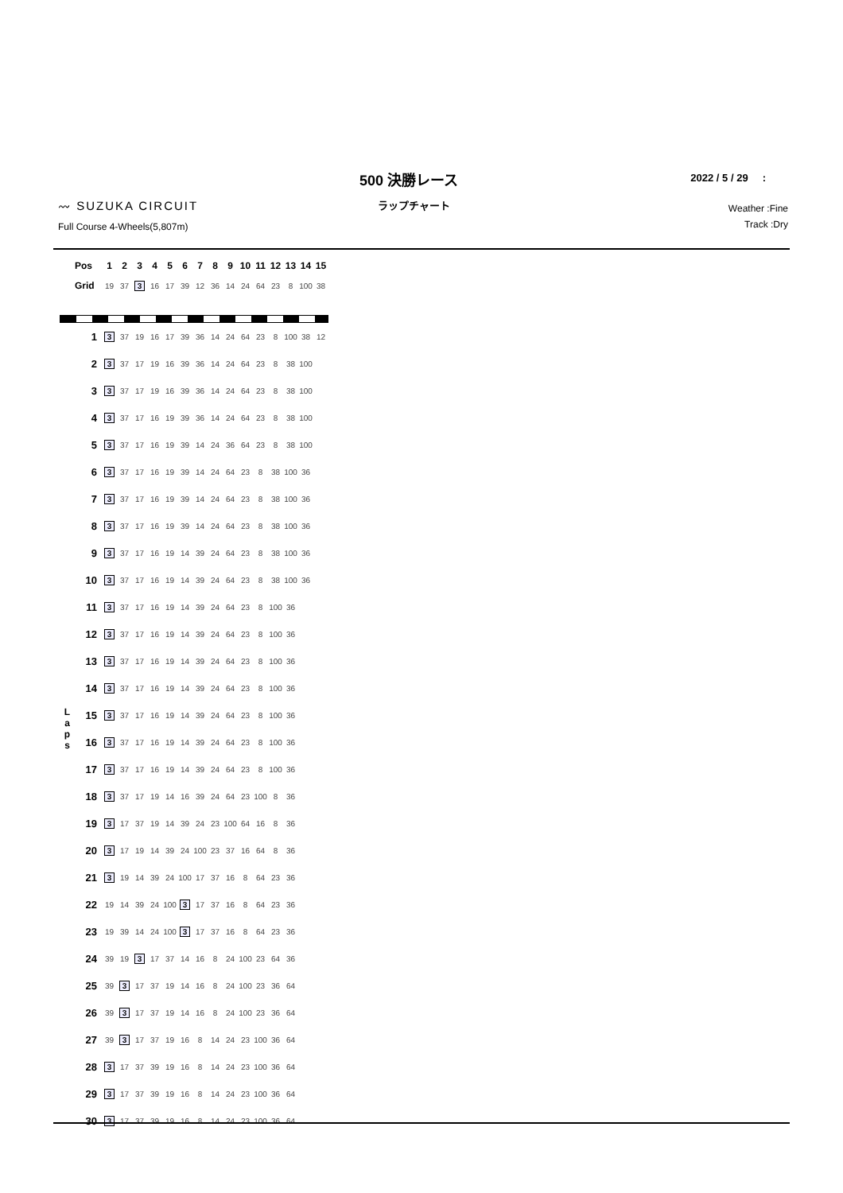500 決勝レース
ラップチャート
2022 / 5 / 29 :
〰 SUZUKA CIRCUIT
Full Course 4-Wheels(5,807m)
Weather :Fine
Track :Dry
| | Pos | 1 | 2 | 3 | 4 | 5 | 6 | 7 | 8 | 9 | 10 | 11 | 12 | 13 | 14 | 15 |
| --- | --- | --- | --- | --- | --- | --- | --- | --- | --- | --- | --- | --- | --- | --- | --- | --- |
| | Grid | 19 | 37 | 3 | 16 | 17 | 39 | 12 | 36 | 14 | 24 | 64 | 23 | 8 | 100 | 38 |
| L a p s | 1 | 3 | 37 | 19 | 16 | 17 | 39 | 36 | 14 | 24 | 64 | 23 | 8 | 100 | 38 | 12 |
| | 2 | 3 | 37 | 17 | 19 | 16 | 39 | 36 | 14 | 24 | 64 | 23 | 8 | 38 | 100 | |
| | 3 | 3 | 37 | 17 | 19 | 16 | 39 | 36 | 14 | 24 | 64 | 23 | 8 | 38 | 100 | |
| | 4 | 3 | 37 | 17 | 16 | 19 | 39 | 36 | 14 | 24 | 64 | 23 | 8 | 38 | 100 | |
| | 5 | 3 | 37 | 17 | 16 | 19 | 39 | 14 | 24 | 36 | 64 | 23 | 8 | 38 | 100 | |
| | 6 | 3 | 37 | 17 | 16 | 19 | 39 | 14 | 24 | 64 | 23 | 8 | 38 | 100 | 36 | |
| | 7 | 3 | 37 | 17 | 16 | 19 | 39 | 14 | 24 | 64 | 23 | 8 | 38 | 100 | 36 | |
| | 8 | 3 | 37 | 17 | 16 | 19 | 39 | 14 | 24 | 64 | 23 | 8 | 38 | 100 | 36 | |
| | 9 | 3 | 37 | 17 | 16 | 19 | 14 | 39 | 24 | 64 | 23 | 8 | 38 | 100 | 36 | |
| | 10 | 3 | 37 | 17 | 16 | 19 | 14 | 39 | 24 | 64 | 23 | 8 | 38 | 100 | 36 | |
| | 11 | 3 | 37 | 17 | 16 | 19 | 14 | 39 | 24 | 64 | 23 | 8 | 100 | 36 | | |
| | 12 | 3 | 37 | 17 | 16 | 19 | 14 | 39 | 24 | 64 | 23 | 8 | 100 | 36 | | |
| | 13 | 3 | 37 | 17 | 16 | 19 | 14 | 39 | 24 | 64 | 23 | 8 | 100 | 36 | | |
| | 14 | 3 | 37 | 17 | 16 | 19 | 14 | 39 | 24 | 64 | 23 | 8 | 100 | 36 | | |
| | 15 | 3 | 37 | 17 | 16 | 19 | 14 | 39 | 24 | 64 | 23 | 8 | 100 | 36 | | |
| | 16 | 3 | 37 | 17 | 16 | 19 | 14 | 39 | 24 | 64 | 23 | 8 | 100 | 36 | | |
| | 17 | 3 | 37 | 17 | 16 | 19 | 14 | 39 | 24 | 64 | 23 | 8 | 100 | 36 | | |
| | 18 | 3 | 37 | 17 | 19 | 14 | 16 | 39 | 24 | 64 | 23 | 100 | 8 | 36 | | |
| | 19 | 3 | 17 | 37 | 19 | 14 | 39 | 24 | 23 | 100 | 64 | 16 | 8 | 36 | | |
| | 20 | 3 | 17 | 19 | 14 | 39 | 24 | 100 | 23 | 37 | 16 | 64 | 8 | 36 | | |
| | 21 | 3 | 19 | 14 | 39 | 24 | 100 | 17 | 37 | 16 | 8 | 64 | 23 | 36 | | |
| | 22 | 19 | 14 | 39 | 24 | 100 | 3 | 17 | 37 | 16 | 8 | 64 | 23 | 36 | | |
| | 23 | 19 | 39 | 14 | 24 | 100 | 3 | 17 | 37 | 16 | 8 | 64 | 23 | 36 | | |
| | 24 | 39 | 19 | 3 | 17 | 37 | 14 | 16 | 8 | 24 | 100 | 23 | 64 | 36 | | |
| | 25 | 39 | 3 | 17 | 37 | 19 | 14 | 16 | 8 | 24 | 100 | 23 | 36 | 64 | | |
| | 26 | 39 | 3 | 17 | 37 | 19 | 14 | 16 | 8 | 24 | 100 | 23 | 36 | 64 | | |
| | 27 | 39 | 3 | 17 | 37 | 19 | 16 | 8 | 14 | 24 | 23 | 100 | 36 | 64 | | |
| | 28 | 3 | 17 | 37 | 39 | 19 | 16 | 8 | 14 | 24 | 23 | 100 | 36 | 64 | | |
| | 29 | 3 | 17 | 37 | 39 | 19 | 16 | 8 | 14 | 24 | 23 | 100 | 36 | 64 | | |
| | 30 | 3 | 17 | 37 | 39 | 19 | 16 | 8 | 14 | 24 | 23 | 100 | 36 | 64 | | |